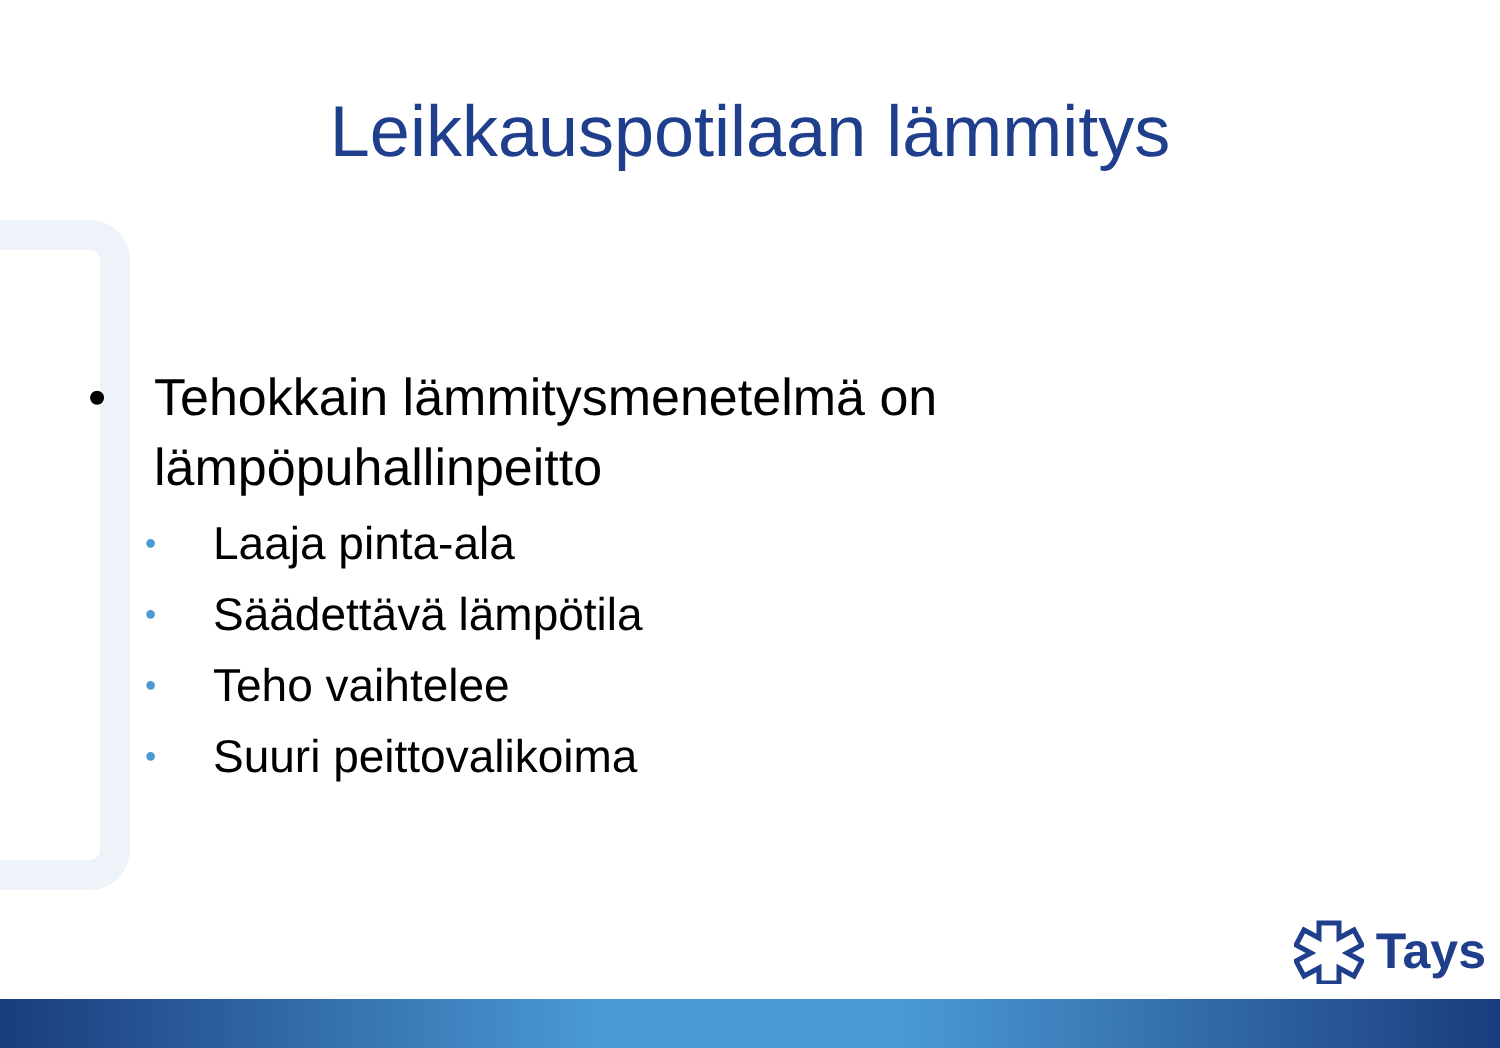Leikkauspotilaan lämmitys
• Tehokkain lämmitysmenetelmä on
lämpöpuhallinpeitto
• Laaja pinta-ala
• Säädettävä lämpötila
• Teho vaihtelee
• Suuri peittovalikoima
Tays